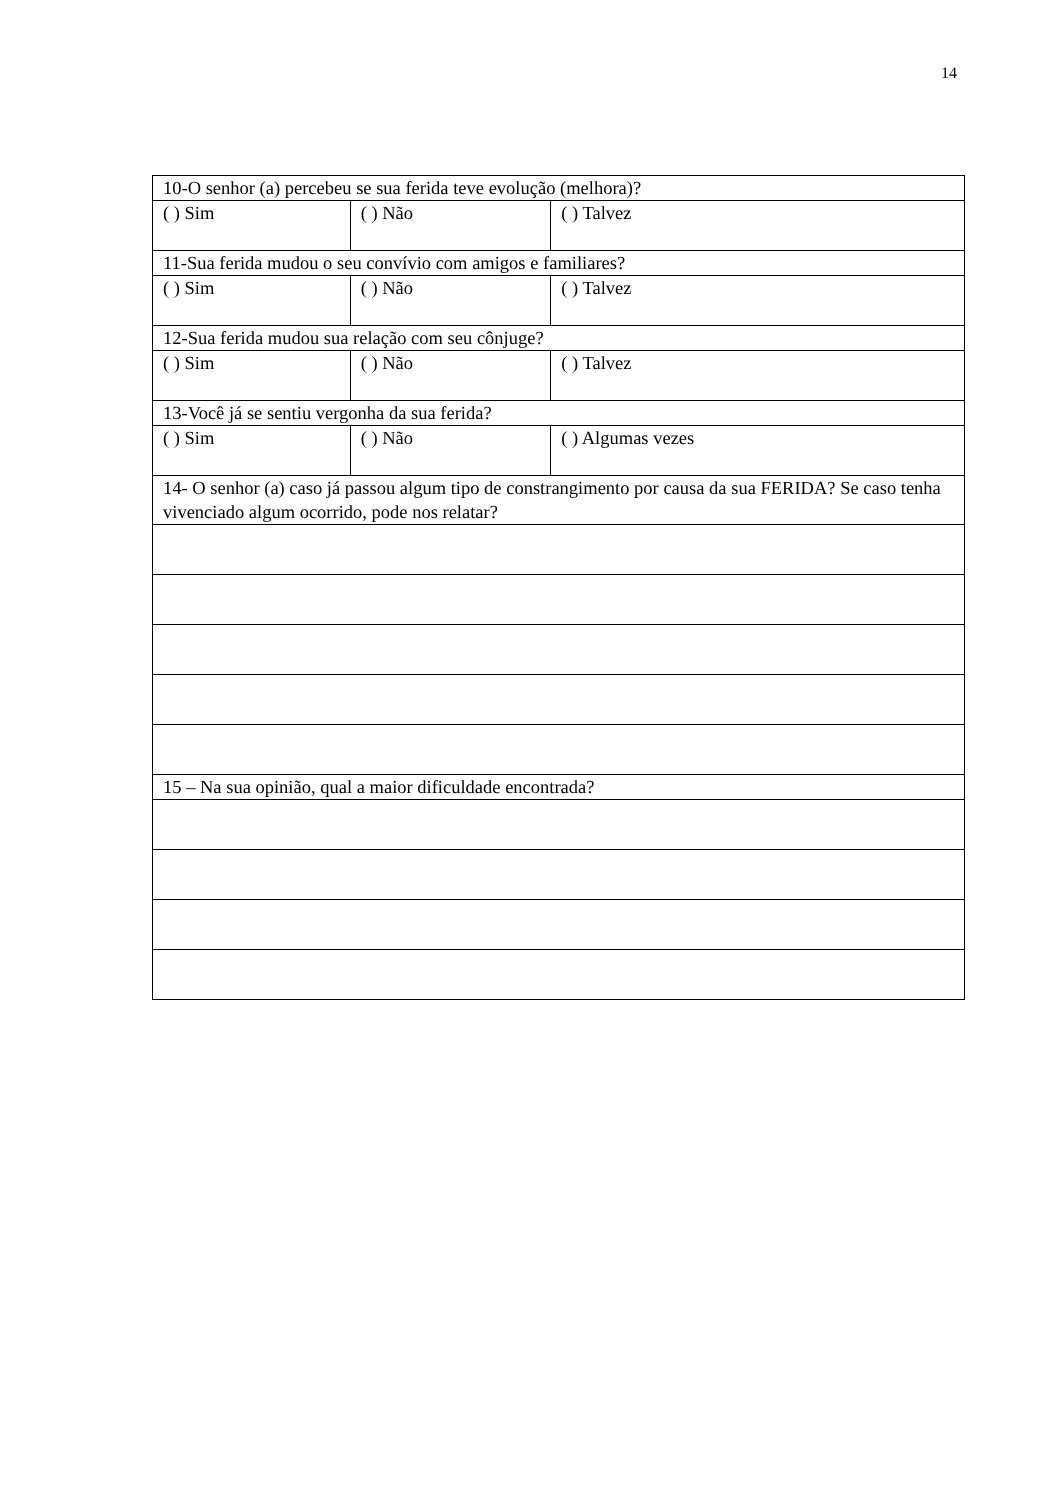14
| 10-O senhor (a) percebeu se sua ferida teve evolução (melhora)? | | |
| ( ) Sim | ( ) Não | ( ) Talvez |
| 11-Sua ferida mudou o seu convívio com amigos e familiares? | | |
| ( ) Sim | ( ) Não | ( ) Talvez |
| 12-Sua ferida mudou sua relação com seu cônjuge? | | |
| ( ) Sim | ( ) Não | ( ) Talvez |
| 13-Você já se sentiu vergonha da sua ferida? | | |
| ( ) Sim | ( ) Não | ( ) Algumas vezes |
| 14- O senhor (a) caso já passou algum tipo de constrangimento por causa da sua FERIDA? Se caso tenha vivenciado algum ocorrido, pode nos relatar? | | |
| 15 – Na sua opinião, qual a maior dificuldade encontrada? | | |